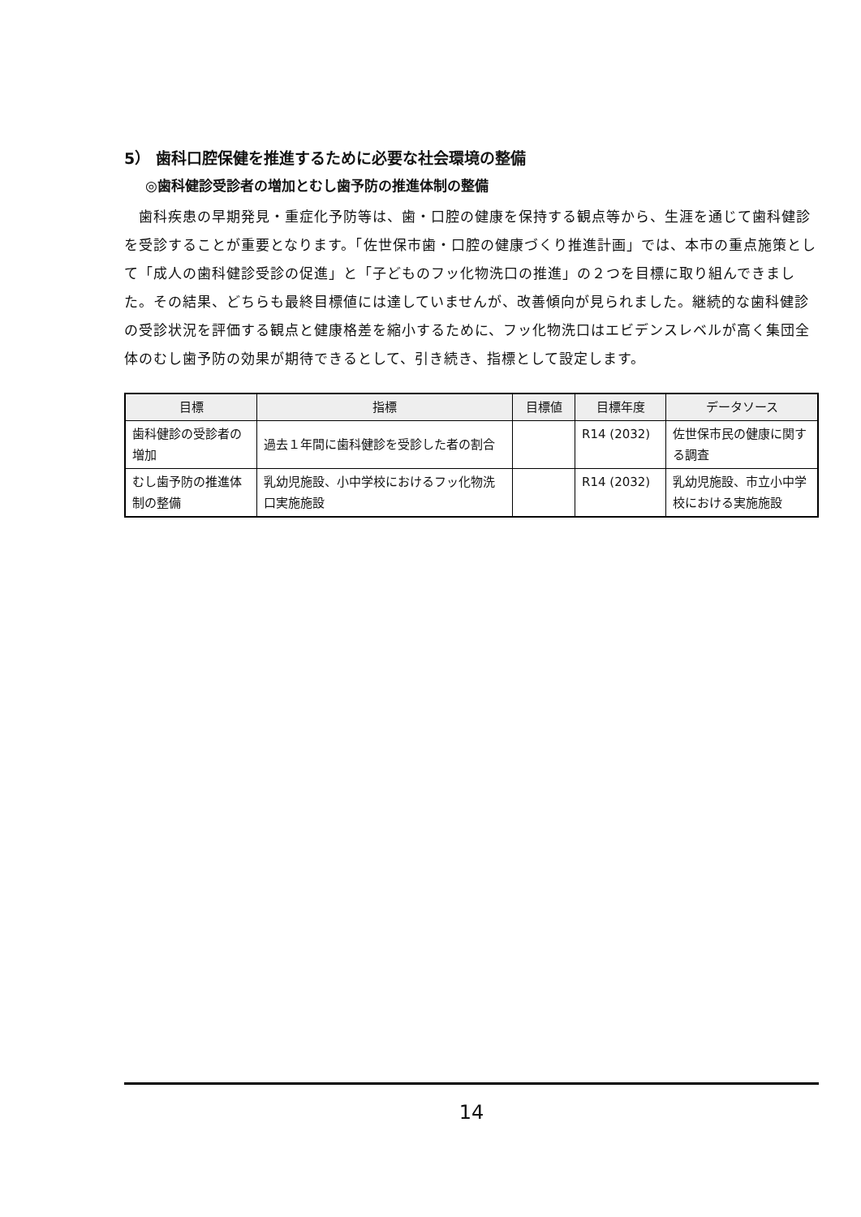5） 歯科口腔保健を推進するために必要な社会環境の整備
◎歯科健診受診者の増加とむし歯予防の推進体制の整備
　歯科疾患の早期発見・重症化予防等は、歯・口腔の健康を保持する観点等から、生涯を通じて歯科健診を受診することが重要となります。「佐世保市歯・口腔の健康づくり推進計画」では、本市の重点施策として「成人の歯科健診受診の促進」と「子どものフッ化物洗口の推進」の２つを目標に取り組んできました。その結果、どちらも最終目標値には達していませんが、改善傾向が見られました。継続的な歯科健診の受診状況を評価する観点と健康格差を縮小するために、フッ化物洗口はエビデンスレベルが高く集団全体のむし歯予防の効果が期待できるとして、引き続き、指標として設定します。
| 目標 | 指標 | 目標値 | 目標年度 | データソース |
| --- | --- | --- | --- | --- |
| 歯科健診の受診者の増加 | 過去１年間に歯科健診を受診した者の割合 | | R14 (2032) | 佐世保市民の健康に関する調査 |
| むし歯予防の推進体制の整備 | 乳幼児施設、小中学校におけるフッ化物洗口実施施設 | | R14 (2032) | 乳幼児施設、市立小中学校における実施施設 |
14